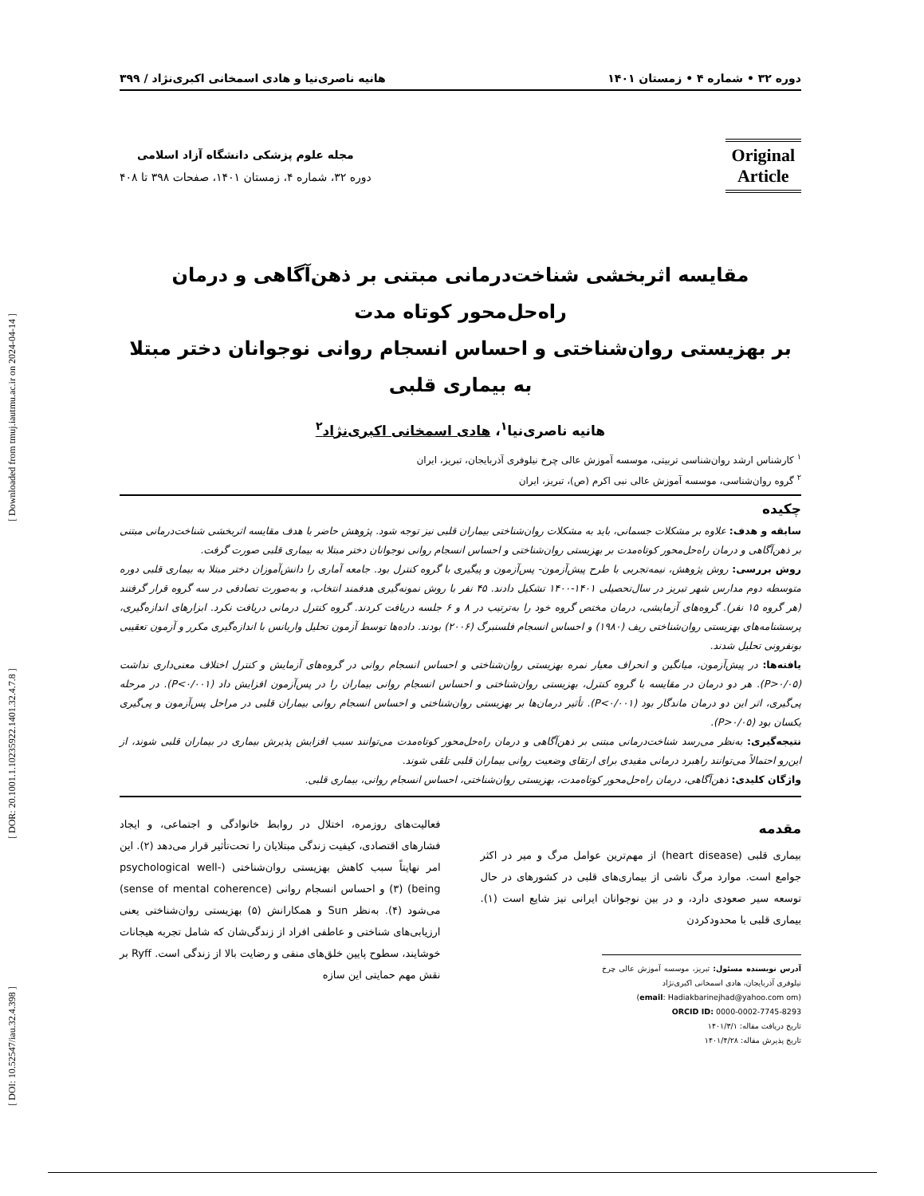[ DOI: 10.52547/iau.32.4.398 ] [ DOR: 20.1001.1.10235922.1401.32.4.7.8 ] [ Downloaded from tmuj.iautmu.ac.ir on 2024-04-14 ]
دوره ۳۲ • شماره ۴ • زمستان ۱۴۰۱ هانیه ناصری‌نیا و هادی اسمخانی اکبری‌نژاد / ۳۹۹
Original
Article
مجله علوم پزشکی دانشگاه آزاد اسلامی
دوره ۳۲، شماره ۴، زمستان ۱۴۰۱، صفحات ۳۹۸ تا ۴۰۸
مقایسه اثربخشی شناخت‌درمانی مبتنی بر ذهن‌آگاهی و درمان راه‌حل‌محور کوتاه مدت
بر بهزیستی روان‌شناختی و احساس انسجام روانی نوجوانان دختر مبتلا به بیماری قلبی
هانیه ناصری‌نیا<sup>۱</sup>، هادی اسمخانی اکبری‌نژاد<sup>۲</sup>
<sup>۱</sup> کارشناس ارشد روان‌شناسی تربیتی، موسسه آموزش عالی چرخ نیلوفری آذربایجان، تبریز، ایران
<sup>۲</sup> گروه روان‌شناسی، موسسه آموزش عالی نبی اکرم (ص)، تبریز، ایران
چکیده
سابقه و هدف: علاوه بر مشکلات جسمانی، باید به مشکلات روان‌شناختی بیماران قلبی نیز توجه شود. پژوهش حاضر با هدف مقایسه اثربخشی شناخت‌درمانی مبتنی بر ذهن‌آگاهی و درمان راه‌حل‌محور کوتاه‌مدت بر بهزیستی روان‌شناختی و احساس انسجام روانی نوجوانان دختر مبتلا به بیماری قلبی صورت گرفت.
روش بررسی: روش پژوهش، نیمه‌تجربی با طرح پیش‌آزمون- پس‌آزمون و پیگیری با گروه کنترل بود. جامعه آماری را دانش‌آموزان دختر مبتلا به بیماری قلبی دوره متوسطه دوم مدارس شهر تبریز در سال‌تحصیلی ۱۴۰۱-۱۴۰۰ تشکیل دادند. ۴۵ نفر با روش نمونه‌گیری هدفمند انتخاب، و به‌صورت تصادفی در سه گروه قرار گرفتند (هر گروه ۱۵ نفر). گروه‌های آزمایشی، درمان مختص گروه خود را به‌ترتیب در ۸ و ۶ جلسه دریافت کردند. گروه کنترل درمانی دریافت نکرد. ابزارهای اندازه‌گیری، پرسشنامه‌های بهزیستی روان‌شناختی ریف (۱۹۸۰) و احساس انسجام فلسنبرگ (۲۰۰۶) بودند. داده‌ها توسط آزمون تحلیل واریانس با اندازه‌گیری مکرر و آزمون تعقیبی بونفرونی تحلیل شدند.
یافته‌ها: در پیش‌آزمون، میانگین و انحراف معیار نمره بهزیستی روان‌شناختی و احساس انسجام روانی در گروه‌های آزمایش و کنترل اختلاف معنی‌داری نداشت (P>۰/۰۵). هر دو درمان در مقایسه با گروه کنترل، بهزیستی روان‌شناختی و احساس انسجام روانی بیماران را در پس‌آزمون افزایش داد (P<۰/۰۰۱). در مرحله پی‌گیری، اثر این دو درمان ماندگار بود (P<۰/۰۰۱). تأثیر درمان‌ها بر بهزیستی روان‌شناختی و احساس انسجام روانی بیماران قلبی در مراحل پس‌آزمون و پی‌گیری یکسان بود (P>۰/۰۵).
نتیجه‌گیری: به‌نظر می‌رسد شناخت‌درمانی مبتنی بر ذهن‌آگاهی و درمان راه‌حل‌محور کوتاه‌مدت می‌توانند سبب افزایش پذیرش بیماری در بیماران قلبی شوند، از این‌رو احتمالاً می‌توانند راهبرد درمانی مفیدی برای ارتقای وضعیت روانی بیماران قلبی تلقی شوند.
واژگان کلیدی: ذهن‌آگاهی، درمان راه‌حل‌محور کوتاه‌مدت، بهزیستی روان‌شناختی، احساس انسجام روانی، بیماری قلبی.
مقدمه
بیماری قلبی (heart disease) از مهم‌ترین عوامل مرگ و میر در اکثر جوامع است. موارد مرگ ناشی از بیماری‌های قلبی در کشورهای در حال توسعه سیر صعودی دارد، و در بین نوجوانان ایرانی نیز شایع است (۱). بیماری قلبی با محدودکردن
آدرس نویسنده مسئول: تبریز، موسسه آموزش عالی چرخ نیلوفری آذربایجان، هادی اسمخانی اکبری‌نژاد
(email: Hadiakbarinejhad@yahoo.com om)
ORCID ID: 0000-0002-7745-8293
تاریخ دریافت مقاله: ۱۴۰۱/۳/۱
تاریخ پذیرش مقاله: ۱۴۰۱/۴/۲۸
فعالیت‌های روزمره، اختلال در روابط خانوادگی و اجتماعی، و ایجاد فشارهای اقتصادی، کیفیت زندگی مبتلایان را تحت‌تأثیر قرار می‌دهد (۲). این امر نهایتاً سبب کاهش بهزیستی روان‌شناختی (psychological well-being) (۳) و احساس انسجام روانی (sense of mental coherence) می‌شود (۴). به‌نظر Sun و همکارانش (۵) بهزیستی روان‌شناختی یعنی ارزیابی‌های شناختی و عاطفی افراد از زندگی‌شان که شامل تجربه هیجانات خوشایند، سطوح پایین خلق‌های منفی و رضایت بالا از زندگی است. Ryff بر نقش مهم حمایتی این سازه